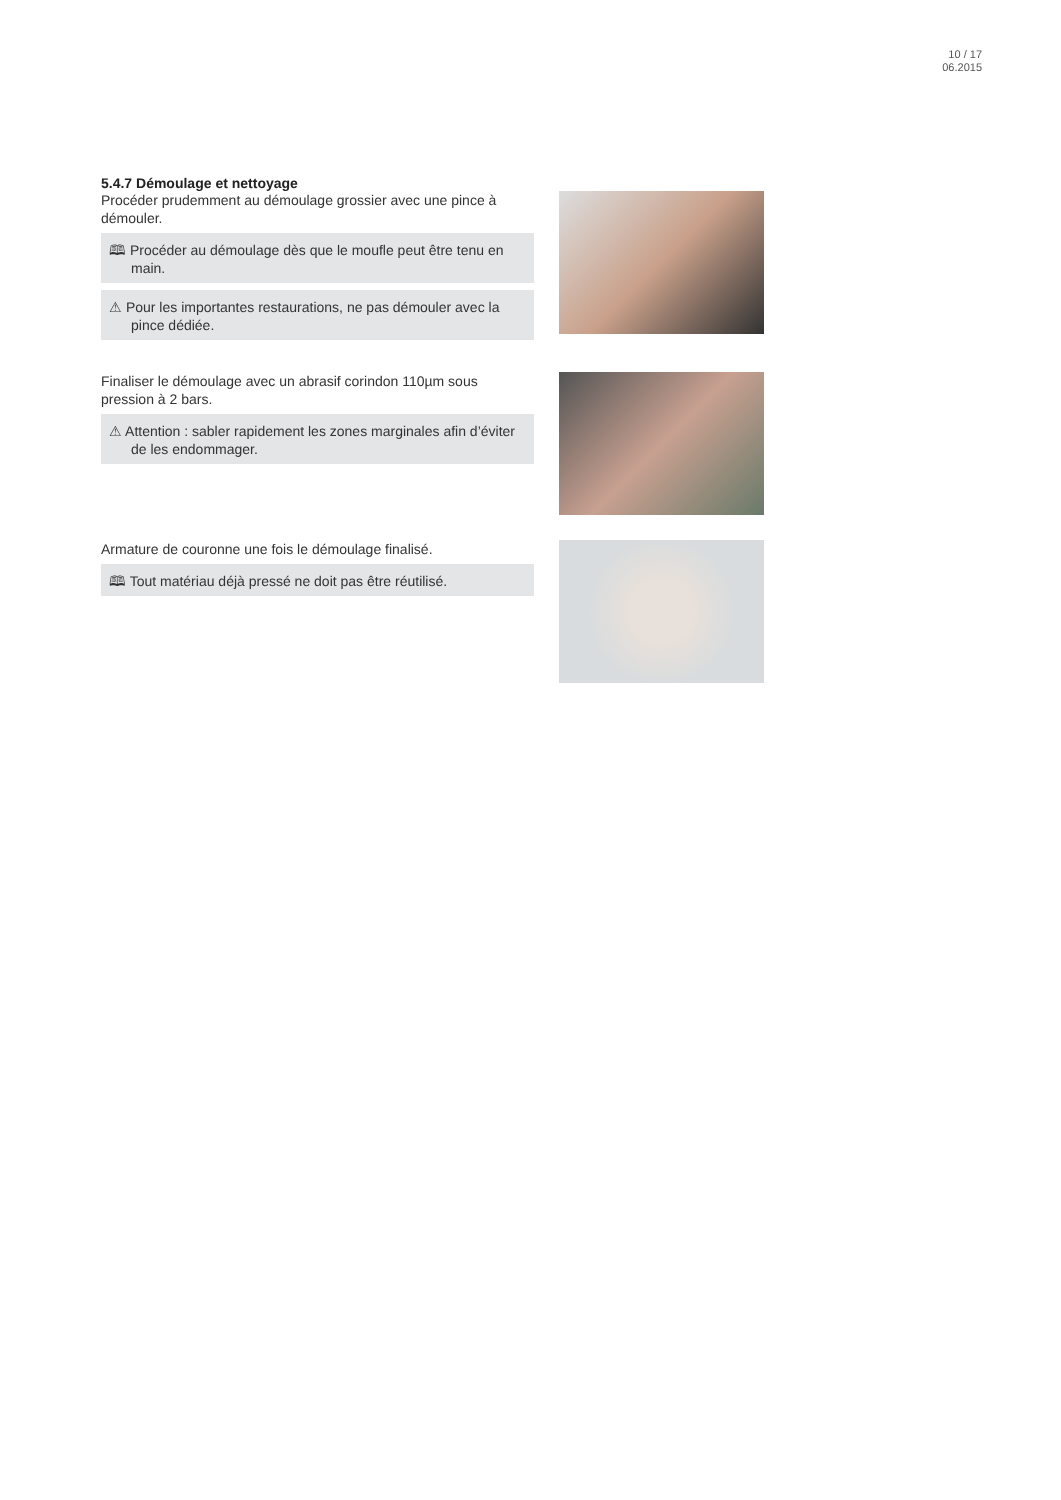10 / 17
06.2015
5.4.7 Démoulage et nettoyage
Procéder prudemment au démoulage grossier avec une pince à démouler.
🕮 Procéder au démoulage dès que le moufle peut être tenu en main.
⚠ Pour les importantes restaurations, ne pas démouler avec la pince dédiée.
Finaliser le démoulage avec un abrasif corindon 110µm sous pression à 2 bars.
⚠ Attention : sabler rapidement les zones marginales afin d’éviter de les endommager.
Armature de couronne une fois le démoulage finalisé.
🕮 Tout matériau déjà pressé ne doit pas être réutilisé.